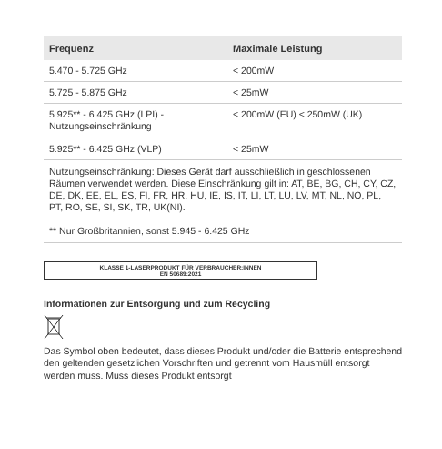| Frequenz | Maximale Leistung |
| --- | --- |
| 5.470 - 5.725 GHz | < 200mW |
| 5.725 - 5.875 GHz | < 25mW |
| 5.925** - 6.425 GHz (LPI) - Nutzungseinschränkung | < 200mW (EU) < 250mW (UK) |
| 5.925** - 6.425 GHz (VLP) | < 25mW |
| Nutzungseinschränkung: Dieses Gerät darf ausschließlich in geschlossenen Räumen verwendet werden. Diese Einschränkung gilt in: AT, BE, BG, CH, CY, CZ, DE, DK, EE, EL, ES, FI, FR, HR, HU, IE, IS, IT, LI, LT, LU, LV, MT, NL, NO, PL, PT, RO, SE, SI, SK, TR, UK(NI). | |
| ** Nur Großbritannien, sonst 5.945 - 6.425 GHz | |
KLASSE 1-LASERPRODUKT FÜR VERBRAUCHER:INNEN
EN 50689:2021
Informationen zur Entsorgung und zum Recycling
Das Symbol oben bedeutet, dass dieses Produkt und/oder die Batterie entsprechend den geltenden gesetzlichen Vorschriften und getrennt vom Hausmüll entsorgt werden muss. Muss dieses Produkt entsorgt